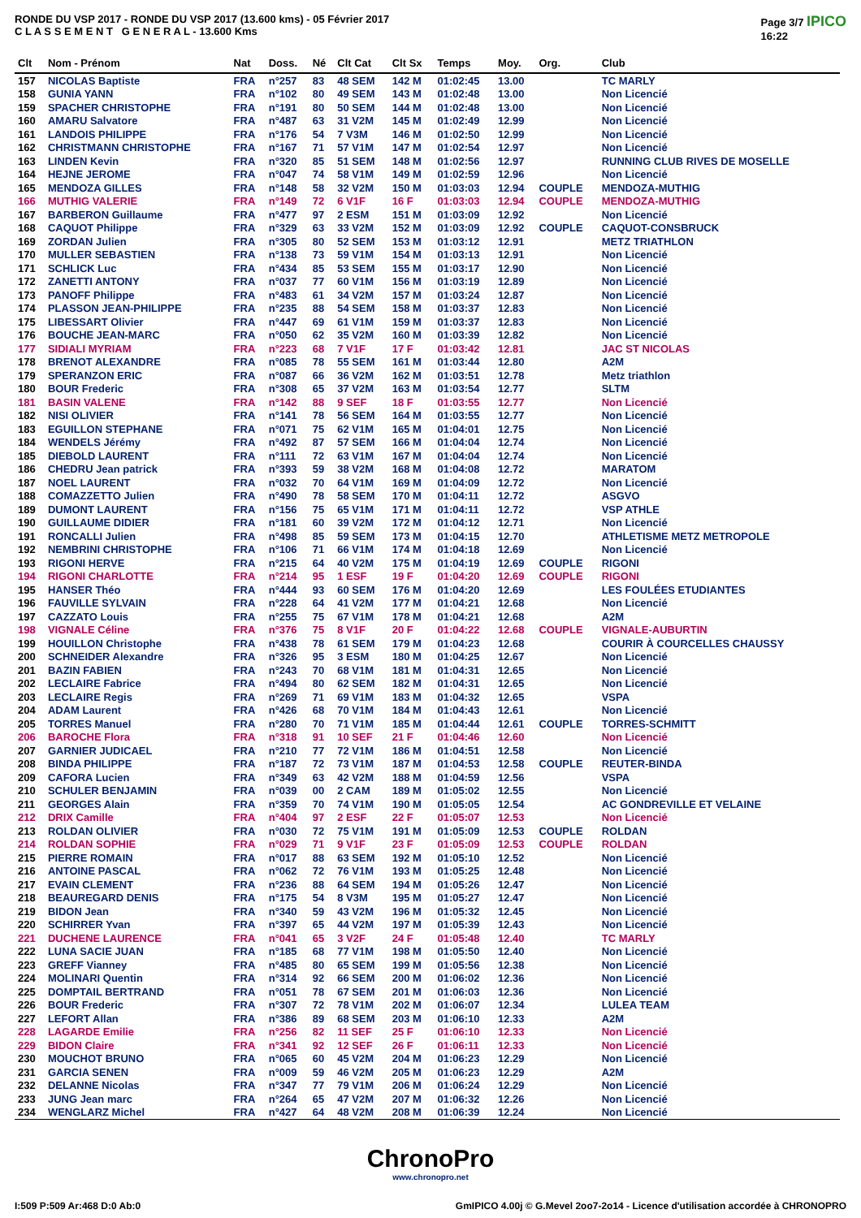RONDE DU VSP 2017 - RONDE DU VSP 2017 (13.600 kms) - 05 Février 2017
C L A S S E M E N T G E N E R A L - 13.600 Kms
Page 3/7 IPICO
16:22
| Clt | Nom - Prénom | Nat | Doss. | Né | Clt Cat | Clt Sx | Temps | Moy. | Org. | Club |
| --- | --- | --- | --- | --- | --- | --- | --- | --- | --- | --- |
| 157 | NICOLAS Baptiste | FRA | n°257 | 83 | 48 SEM | 142 M | 01:02:45 | 13.00 | | TC MARLY |
| 158 | GUNIA YANN | FRA | n°102 | 80 | 49 SEM | 143 M | 01:02:48 | 13.00 | | Non Licencié |
| 159 | SPACHER CHRISTOPHE | FRA | n°191 | 80 | 50 SEM | 144 M | 01:02:48 | 13.00 | | Non Licencié |
| 160 | AMARU Salvatore | FRA | n°487 | 63 | 31 V2M | 145 M | 01:02:49 | 12.99 | | Non Licencié |
| 161 | LANDOIS PHILIPPE | FRA | n°176 | 54 | 7 V3M | 146 M | 01:02:50 | 12.99 | | Non Licencié |
| 162 | CHRISTMANN CHRISTOPHE | FRA | n°167 | 71 | 57 V1M | 147 M | 01:02:54 | 12.97 | | Non Licencié |
| 163 | LINDEN Kevin | FRA | n°320 | 85 | 51 SEM | 148 M | 01:02:56 | 12.97 | | RUNNING CLUB RIVES DE MOSELLE |
| 164 | HEJNE JEROME | FRA | n°047 | 74 | 58 V1M | 149 M | 01:02:59 | 12.96 | | Non Licencié |
| 165 | MENDOZA GILLES | FRA | n°148 | 58 | 32 V2M | 150 M | 01:03:03 | 12.94 | COUPLE | MENDOZA-MUTHIG |
| 166 | MUTHIG VALERIE | FRA | n°149 | 72 | 6 V1F | 16 F | 01:03:03 | 12.94 | COUPLE | MENDOZA-MUTHIG |
| 167 | BARBERON Guillaume | FRA | n°477 | 97 | 2 ESM | 151 M | 01:03:09 | 12.92 | | Non Licencié |
| 168 | CAQUOT Philippe | FRA | n°329 | 63 | 33 V2M | 152 M | 01:03:09 | 12.92 | COUPLE | CAQUOT-CONSBRUCK |
| 169 | ZORDAN Julien | FRA | n°305 | 80 | 52 SEM | 153 M | 01:03:12 | 12.91 | | METZ TRIATHLON |
| 170 | MULLER SEBASTIEN | FRA | n°138 | 73 | 59 V1M | 154 M | 01:03:13 | 12.91 | | Non Licencié |
| 171 | SCHLICK Luc | FRA | n°434 | 85 | 53 SEM | 155 M | 01:03:17 | 12.90 | | Non Licencié |
| 172 | ZANETTI ANTONY | FRA | n°037 | 77 | 60 V1M | 156 M | 01:03:19 | 12.89 | | Non Licencié |
| 173 | PANOFF Philippe | FRA | n°483 | 61 | 34 V2M | 157 M | 01:03:24 | 12.87 | | Non Licencié |
| 174 | PLASSON JEAN-PHILIPPE | FRA | n°235 | 88 | 54 SEM | 158 M | 01:03:37 | 12.83 | | Non Licencié |
| 175 | LIBESSART Olivier | FRA | n°447 | 69 | 61 V1M | 159 M | 01:03:37 | 12.83 | | Non Licencié |
| 176 | BOUCHE JEAN-MARC | FRA | n°050 | 62 | 35 V2M | 160 M | 01:03:39 | 12.82 | | Non Licencié |
| 177 | SIDIALI MYRIAM | FRA | n°223 | 68 | 7 V1F | 17 F | 01:03:42 | 12.81 | | JAC ST NICOLAS |
| 178 | BRENOT ALEXANDRE | FRA | n°085 | 78 | 55 SEM | 161 M | 01:03:44 | 12.80 | | A2M |
| 179 | SPERANZON ERIC | FRA | n°087 | 66 | 36 V2M | 162 M | 01:03:51 | 12.78 | | Metz triathlon |
| 180 | BOUR Frederic | FRA | n°308 | 65 | 37 V2M | 163 M | 01:03:54 | 12.77 | | SLTM |
| 181 | BASIN VALENE | FRA | n°142 | 88 | 9 SEF | 18 F | 01:03:55 | 12.77 | | Non Licencié |
| 182 | NISI OLIVIER | FRA | n°141 | 78 | 56 SEM | 164 M | 01:03:55 | 12.77 | | Non Licencié |
| 183 | EGUILLON STEPHANE | FRA | n°071 | 75 | 62 V1M | 165 M | 01:04:01 | 12.75 | | Non Licencié |
| 184 | WENDELS Jérémy | FRA | n°492 | 87 | 57 SEM | 166 M | 01:04:04 | 12.74 | | Non Licencié |
| 185 | DIEBOLD LAURENT | FRA | n°111 | 72 | 63 V1M | 167 M | 01:04:04 | 12.74 | | Non Licencié |
| 186 | CHEDRU Jean patrick | FRA | n°393 | 59 | 38 V2M | 168 M | 01:04:08 | 12.72 | | MARATOM |
| 187 | NOEL LAURENT | FRA | n°032 | 70 | 64 V1M | 169 M | 01:04:09 | 12.72 | | Non Licencié |
| 188 | COMAZZETTO Julien | FRA | n°490 | 78 | 58 SEM | 170 M | 01:04:11 | 12.72 | | ASGVO |
| 189 | DUMONT LAURENT | FRA | n°156 | 75 | 65 V1M | 171 M | 01:04:11 | 12.72 | | VSP ATHLE |
| 190 | GUILLAUME DIDIER | FRA | n°181 | 60 | 39 V2M | 172 M | 01:04:12 | 12.71 | | Non Licencié |
| 191 | RONCALLI Julien | FRA | n°498 | 85 | 59 SEM | 173 M | 01:04:15 | 12.70 | | ATHLETISME METZ METROPOLE |
| 192 | NEMBRINI CHRISTOPHE | FRA | n°106 | 71 | 66 V1M | 174 M | 01:04:18 | 12.69 | | Non Licencié |
| 193 | RIGONI HERVE | FRA | n°215 | 64 | 40 V2M | 175 M | 01:04:19 | 12.69 | COUPLE | RIGONI |
| 194 | RIGONI CHARLOTTE | FRA | n°214 | 95 | 1 ESF | 19 F | 01:04:20 | 12.69 | COUPLE | RIGONI |
| 195 | HANSER Théo | FRA | n°444 | 93 | 60 SEM | 176 M | 01:04:20 | 12.69 | | LES FOULÉES ETUDIANTES |
| 196 | FAUVILLE SYLVAIN | FRA | n°228 | 64 | 41 V2M | 177 M | 01:04:21 | 12.68 | | Non Licencié |
| 197 | CAZZATO Louis | FRA | n°255 | 75 | 67 V1M | 178 M | 01:04:21 | 12.68 | | A2M |
| 198 | VIGNALE Céline | FRA | n°376 | 75 | 8 V1F | 20 F | 01:04:22 | 12.68 | COUPLE | VIGNALE-AUBURTIN |
| 199 | HOUILLON Christophe | FRA | n°438 | 78 | 61 SEM | 179 M | 01:04:23 | 12.68 | | COURIR À COURCELLES CHAUSSY |
| 200 | SCHNEIDER Alexandre | FRA | n°326 | 95 | 3 ESM | 180 M | 01:04:25 | 12.67 | | Non Licencié |
| 201 | BAZIN FABIEN | FRA | n°243 | 70 | 68 V1M | 181 M | 01:04:31 | 12.65 | | Non Licencié |
| 202 | LECLAIRE Fabrice | FRA | n°494 | 80 | 62 SEM | 182 M | 01:04:31 | 12.65 | | Non Licencié |
| 203 | LECLAIRE Regis | FRA | n°269 | 71 | 69 V1M | 183 M | 01:04:32 | 12.65 | | VSPA |
| 204 | ADAM Laurent | FRA | n°426 | 68 | 70 V1M | 184 M | 01:04:43 | 12.61 | | Non Licencié |
| 205 | TORRES Manuel | FRA | n°280 | 70 | 71 V1M | 185 M | 01:04:44 | 12.61 | COUPLE | TORRES-SCHMITT |
| 206 | BAROCHE Flora | FRA | n°318 | 91 | 10 SEF | 21 F | 01:04:46 | 12.60 | | Non Licencié |
| 207 | GARNIER JUDICAEL | FRA | n°210 | 77 | 72 V1M | 186 M | 01:04:51 | 12.58 | | Non Licencié |
| 208 | BINDA PHILIPPE | FRA | n°187 | 72 | 73 V1M | 187 M | 01:04:53 | 12.58 | COUPLE | REUTER-BINDA |
| 209 | CAFORA Lucien | FRA | n°349 | 63 | 42 V2M | 188 M | 01:04:59 | 12.56 | | VSPA |
| 210 | SCHULER BENJAMIN | FRA | n°039 | 00 | 2 CAM | 189 M | 01:05:02 | 12.55 | | Non Licencié |
| 211 | GEORGES Alain | FRA | n°359 | 70 | 74 V1M | 190 M | 01:05:05 | 12.54 | | AC GONDREVILLE ET VELAINE |
| 212 | DRIX Camille | FRA | n°404 | 97 | 2 ESF | 22 F | 01:05:07 | 12.53 | | Non Licencié |
| 213 | ROLDAN OLIVIER | FRA | n°030 | 72 | 75 V1M | 191 M | 01:05:09 | 12.53 | COUPLE | ROLDAN |
| 214 | ROLDAN SOPHIE | FRA | n°029 | 71 | 9 V1F | 23 F | 01:05:09 | 12.53 | COUPLE | ROLDAN |
| 215 | PIERRE ROMAIN | FRA | n°017 | 88 | 63 SEM | 192 M | 01:05:10 | 12.52 | | Non Licencié |
| 216 | ANTOINE PASCAL | FRA | n°062 | 72 | 76 V1M | 193 M | 01:05:25 | 12.48 | | Non Licencié |
| 217 | EVAIN CLEMENT | FRA | n°236 | 88 | 64 SEM | 194 M | 01:05:26 | 12.47 | | Non Licencié |
| 218 | BEAUREGARD DENIS | FRA | n°175 | 54 | 8 V3M | 195 M | 01:05:27 | 12.47 | | Non Licencié |
| 219 | BIDON Jean | FRA | n°340 | 59 | 43 V2M | 196 M | 01:05:32 | 12.45 | | Non Licencié |
| 220 | SCHIRRER Yvan | FRA | n°397 | 65 | 44 V2M | 197 M | 01:05:39 | 12.43 | | Non Licencié |
| 221 | DUCHENE LAURENCE | FRA | n°041 | 65 | 3 V2F | 24 F | 01:05:48 | 12.40 | | TC MARLY |
| 222 | LUNA SACIE JUAN | FRA | n°185 | 68 | 77 V1M | 198 M | 01:05:50 | 12.40 | | Non Licencié |
| 223 | GREFF Vianney | FRA | n°485 | 80 | 65 SEM | 199 M | 01:05:56 | 12.38 | | Non Licencié |
| 224 | MOLINARI Quentin | FRA | n°314 | 92 | 66 SEM | 200 M | 01:06:02 | 12.36 | | Non Licencié |
| 225 | DOMPTAIL BERTRAND | FRA | n°051 | 78 | 67 SEM | 201 M | 01:06:03 | 12.36 | | Non Licencié |
| 226 | BOUR Frederic | FRA | n°307 | 72 | 78 V1M | 202 M | 01:06:07 | 12.34 | | LULEA TEAM |
| 227 | LEFORT Allan | FRA | n°386 | 89 | 68 SEM | 203 M | 01:06:10 | 12.33 | | A2M |
| 228 | LAGARDE Emilie | FRA | n°256 | 82 | 11 SEF | 25 F | 01:06:10 | 12.33 | | Non Licencié |
| 229 | BIDON Claire | FRA | n°341 | 92 | 12 SEF | 26 F | 01:06:11 | 12.33 | | Non Licencié |
| 230 | MOUCHOT BRUNO | FRA | n°065 | 60 | 45 V2M | 204 M | 01:06:23 | 12.29 | | Non Licencié |
| 231 | GARCIA SENEN | FRA | n°009 | 59 | 46 V2M | 205 M | 01:06:23 | 12.29 | | A2M |
| 232 | DELANNE Nicolas | FRA | n°347 | 77 | 79 V1M | 206 M | 01:06:24 | 12.29 | | Non Licencié |
| 233 | JUNG Jean marc | FRA | n°264 | 65 | 47 V2M | 207 M | 01:06:32 | 12.26 | | Non Licencié |
| 234 | WENGLARZ Michel | FRA | n°427 | 64 | 48 V2M | 208 M | 01:06:39 | 12.24 | | Non Licencié |
ChronoPro
www.chronopro.net
I:509 P:509 Ar:468 D:0 Ab:0 GmIPICO 4.00j © G.Mevel 2oo7-2o14 - Licence d'utilisation accordée à CHRONOPRO